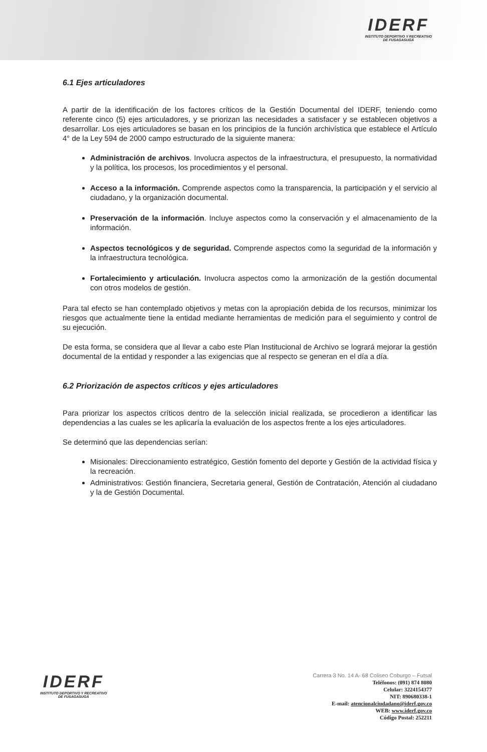IDERF
INSTITUTO DEPORTIVO Y RECREATIVO
DE FUSAGASUGÁ
6.1 Ejes articuladores
A partir de la identificación de los factores críticos de la Gestión Documental del IDERF, teniendo como referente cinco (5) ejes articuladores, y se priorizan las necesidades a satisfacer y se establecen objetivos a desarrollar. Los ejes articuladores se basan en los principios de la función archivística que establece el Artículo 4° de la Ley 594 de 2000 campo estructurado de la siguiente manera:
Administración de archivos. Involucra aspectos de la infraestructura, el presupuesto, la normatividad y la política, los procesos, los procedimientos y el personal.
Acceso a la información. Comprende aspectos como la transparencia, la participación y el servicio al ciudadano, y la organización documental.
Preservación de la información. Incluye aspectos como la conservación y el almacenamiento de la información.
Aspectos tecnológicos y de seguridad. Comprende aspectos como la seguridad de la información y la infraestructura tecnológica.
Fortalecimiento y articulación. Involucra aspectos como la armonización de la gestión documental con otros modelos de gestión.
Para tal efecto se han contemplado objetivos y metas con la apropiación debida de los recursos, minimizar los riesgos que actualmente tiene la entidad mediante herramientas de medición para el seguimiento y control de su ejecución.
De esta forma, se considera que al llevar a cabo este Plan Institucional de Archivo se logrará mejorar la gestión documental de la entidad y responder a las exigencias que al respecto se generan en el día a día.
6.2 Priorización de aspectos críticos y ejes articuladores
Para priorizar los aspectos críticos dentro de la selección inicial realizada, se procedieron a identificar las dependencias a las cuales se les aplicaría la evaluación de los aspectos frente a los ejes articuladores.
Se determinó que las dependencias serían:
Misionales: Direccionamiento estratégico, Gestión fomento del deporte y Gestión de la actividad física y la recreación.
Administrativos: Gestión financiera, Secretaria general, Gestión de Contratación, Atención al ciudadano y la de Gestión Documental.
IDERF
INSTITUTO DEPORTIVO Y RECREATIVO
DE FUSAGASUGÁ
Carrera 3 No. 14 A- 68 Coliseo Coburgo – Futsal
Teléfonos: (091) 874 8080
Celular: 3224154377
NIT: 890680338-1
E-mail: atencionalciudadano@iderf.gov.co
WEB: www.iderf.gov.co
Código Postal: 252211